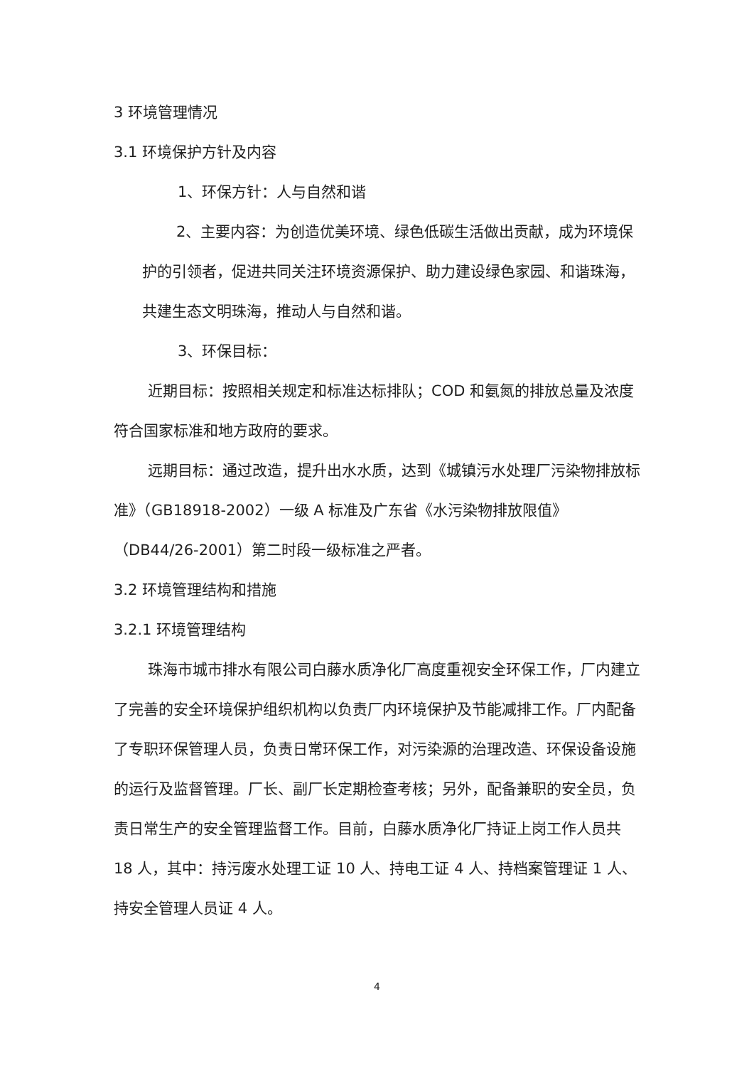3 环境管理情况
3.1 环境保护方针及内容
1、环保方针：人与自然和谐
2、主要内容：为创造优美环境、绿色低碳生活做出贡献，成为环境保护的引领者，促进共同关注环境资源保护、助力建设绿色家园、和谐珠海，共建生态文明珠海，推动人与自然和谐。
3、环保目标：
近期目标：按照相关规定和标准达标排队；COD 和氨氮的排放总量及浓度符合国家标准和地方政府的要求。
远期目标：通过改造，提升出水水质，达到《城镇污水处理厂污染物排放标准》（GB18918-2002）一级 A 标准及广东省《水污染物排放限值》（DB44/26-2001）第二时段一级标准之严者。
3.2 环境管理结构和措施
3.2.1 环境管理结构
珠海市城市排水有限公司白藤水质净化厂高度重视安全环保工作，厂内建立了完善的安全环境保护组织机构以负责厂内环境保护及节能减排工作。厂内配备了专职环保管理人员，负责日常环保工作，对污染源的治理改造、环保设备设施的运行及监督管理。厂长、副厂长定期检查考核；另外，配备兼职的安全员，负责日常生产的安全管理监督工作。目前，白藤水质净化厂持证上岗工作人员共 18 人，其中：持污废水处理工证 10 人、持电工证 4 人、持档案管理证 1 人、持安全管理人员证 4 人。
4